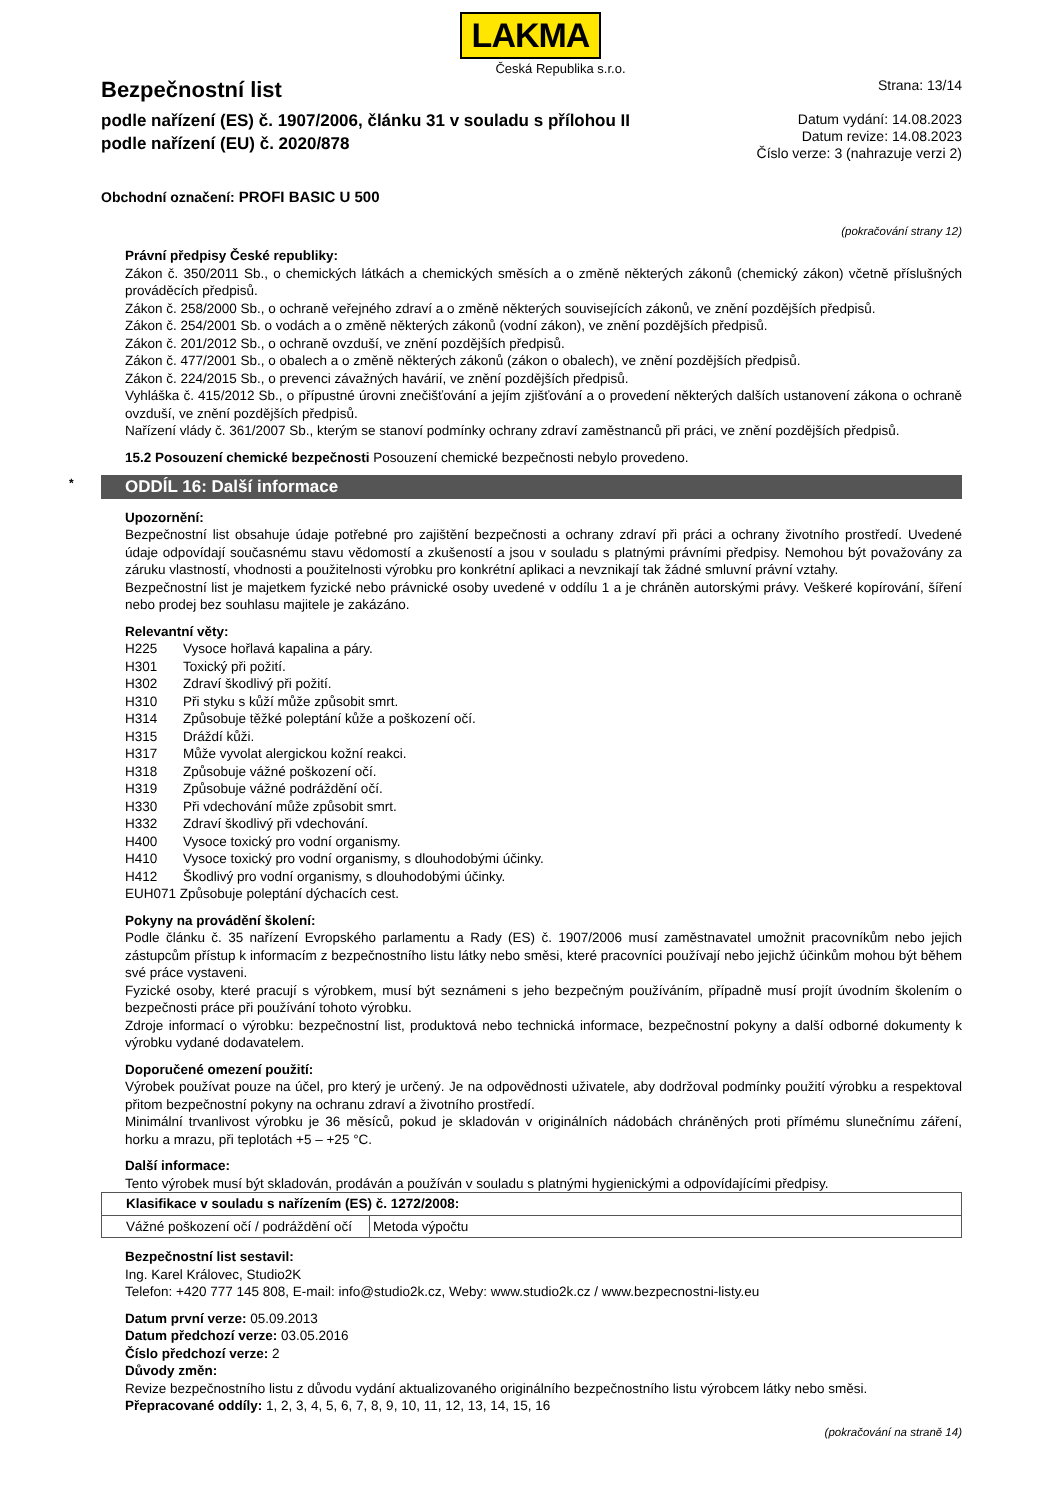LAKMA
Česká Republika s.r.o.
Bezpečnostní list
podle nařízení (ES) č. 1907/2006, článku 31 v souladu s přílohou II
podle nařízení (EU) č. 2020/878
Strana: 13/14
Datum vydání: 14.08.2023
Datum revize: 14.08.2023
Číslo verze: 3 (nahrazuje verzi 2)
Obchodní označení: PROFI BASIC U 500
(pokračování strany 12)
Právní předpisy České republiky:
Zákon č. 350/2011 Sb., o chemických látkách a chemických směsích a o změně některých zákonů (chemický zákon) včetně příslušných prováděcích předpisů.
Zákon č. 258/2000 Sb., o ochraně veřejného zdraví a o změně některých souvisejících zákonů, ve znění pozdějších předpisů.
Zákon č. 254/2001 Sb. o vodách a o změně některých zákonů (vodní zákon), ve znění pozdějších předpisů.
Zákon č. 201/2012 Sb., o ochraně ovzduší, ve znění pozdějších předpisů.
Zákon č. 477/2001 Sb., o obalech a o změně některých zákonů (zákon o obalech), ve znění pozdějších předpisů.
Zákon č. 224/2015 Sb., o prevenci závažných havárií, ve znění pozdějších předpisů.
Vyhláška č. 415/2012 Sb., o přípustné úrovni znečišťování a jejím zjišťování a o provedení některých dalších ustanovení zákona o ochraně ovzduší, ve znění pozdějších předpisů.
Nařízení vlády č. 361/2007 Sb., kterým se stanoví podmínky ochrany zdraví zaměstnanců při práci, ve znění pozdějších předpisů.
15.2 Posouzení chemické bezpečnosti Posouzení chemické bezpečnosti nebylo provedeno.
* ODDÍL 16: Další informace
Upozornění:
Bezpečnostní list obsahuje údaje potřebné pro zajištění bezpečnosti a ochrany zdraví při práci a ochrany životního prostředí. Uvedené údaje odpovídají současnému stavu vědomostí a zkušeností a jsou v souladu s platnými právními předpisy. Nemohou být považovány za záruku vlastností, vhodnosti a použitelnosti výrobku pro konkrétní aplikaci a nevznikají tak žádné smluvní právní vztahy.
Bezpečnostní list je majetkem fyzické nebo právnické osoby uvedené v oddílu 1 a je chráněn autorskými právy. Veškeré kopírování, šíření nebo prodej bez souhlasu majitele je zakázáno.
Relevantní věty:
| H225 | Vysoce hořlavá kapalina a páry. |
| H301 | Toxický při požití. |
| H302 | Zdraví škodlivý při požití. |
| H310 | Při styku s kůží může způsobit smrt. |
| H314 | Způsobuje těžké poleptání kůže a poškození očí. |
| H315 | Dráždí kůži. |
| H317 | Může vyvolat alergickou kožní reakci. |
| H318 | Způsobuje vážné poškození očí. |
| H319 | Způsobuje vážné podráždění očí. |
| H330 | Při vdechování může způsobit smrt. |
| H332 | Zdraví škodlivý při vdechování. |
| H400 | Vysoce toxický pro vodní organismy. |
| H410 | Vysoce toxický pro vodní organismy, s dlouhodobými účinky. |
| H412 | Škodlivý pro vodní organismy, s dlouhodobými účinky. |
| EUH071 Způsobuje poleptání dýchacích cest. | |
Pokyny na provádění školení:
Podle článku č. 35 nařízení Evropského parlamentu a Rady (ES) č. 1907/2006 musí zaměstnavatel umožnit pracovníkům nebo jejich zástupcům přístup k informacím z bezpečnostního listu látky nebo směsi, které pracovníci používají nebo jejichž účinkům mohou být během své práce vystaveni.
Fyzické osoby, které pracují s výrobkem, musí být seznámeni s jeho bezpečným používáním, případně musí projít úvodním školením o bezpečnosti práce při používání tohoto výrobku.
Zdroje informací o výrobku: bezpečnostní list, produktová nebo technická informace, bezpečnostní pokyny a další odborné dokumenty k výrobku vydané dodavatelem.
Doporučené omezení použití:
Výrobek používat pouze na účel, pro který je určený. Je na odpovědnosti uživatele, aby dodržoval podmínky použití výrobku a respektoval přitom bezpečnostní pokyny na ochranu zdraví a životního prostředí.
Minimální trvanlivost výrobku je 36 měsíců, pokud je skladován v originálních nádobách chráněných proti přímému slunečnímu záření, horku a mrazu, při teplotách +5 – +25 °C.
Další informace:
Tento výrobek musí být skladován, prodáván a používán v souladu s platnými hygienickými a odpovídajícími předpisy.
| Klasifikace v souladu s nařízením (ES) č. 1272/2008: | |
| --- | --- |
| Vážné poškození očí / podráždění očí | Metoda výpočtu |
Bezpečnostní list sestavil:
Ing. Karel Královec, Studio2K
Telefon: +420 777 145 808, E-mail: info@studio2k.cz, Weby: www.studio2k.cz / www.bezpecnostni-listy.eu
Datum první verze: 05.09.2013
Datum předchozí verze: 03.05.2016
Číslo předchozí verze: 2
Důvody změn:
Revize bezpečnostního listu z důvodu vydání aktualizovaného originálního bezpečnostního listu výrobcem látky nebo směsi.
Přepracované oddíly: 1, 2, 3, 4, 5, 6, 7, 8, 9, 10, 11, 12, 13, 14, 15, 16
(pokračování na straně 14)